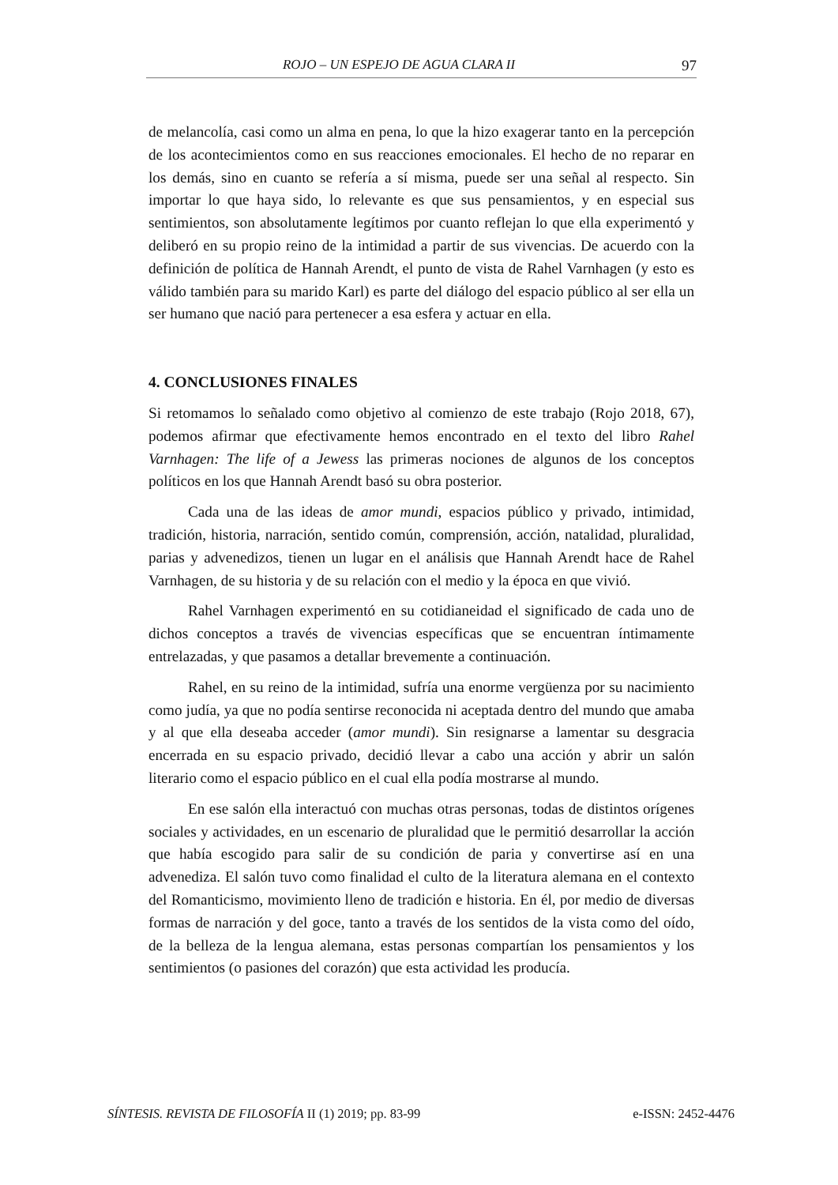ROJO – UN ESPEJO DE AGUA CLARA II 97
de melancolía, casi como un alma en pena, lo que la hizo exagerar tanto en la percepción de los acontecimientos como en sus reacciones emocionales. El hecho de no reparar en los demás, sino en cuanto se refería a sí misma, puede ser una señal al respecto. Sin importar lo que haya sido, lo relevante es que sus pensamientos, y en especial sus sentimientos, son absolutamente legítimos por cuanto reflejan lo que ella experimentó y deliberó en su propio reino de la intimidad a partir de sus vivencias. De acuerdo con la definición de política de Hannah Arendt, el punto de vista de Rahel Varnhagen (y esto es válido también para su marido Karl) es parte del diálogo del espacio público al ser ella un ser humano que nació para pertenecer a esa esfera y actuar en ella.
4. CONCLUSIONES FINALES
Si retomamos lo señalado como objetivo al comienzo de este trabajo (Rojo 2018, 67), podemos afirmar que efectivamente hemos encontrado en el texto del libro Rahel Varnhagen: The life of a Jewess las primeras nociones de algunos de los conceptos políticos en los que Hannah Arendt basó su obra posterior.
Cada una de las ideas de amor mundi, espacios público y privado, intimidad, tradición, historia, narración, sentido común, comprensión, acción, natalidad, pluralidad, parias y advenedizos, tienen un lugar en el análisis que Hannah Arendt hace de Rahel Varnhagen, de su historia y de su relación con el medio y la época en que vivió.
Rahel Varnhagen experimentó en su cotidianeidad el significado de cada uno de dichos conceptos a través de vivencias específicas que se encuentran íntimamente entrelazadas, y que pasamos a detallar brevemente a continuación.
Rahel, en su reino de la intimidad, sufría una enorme vergüenza por su nacimiento como judía, ya que no podía sentirse reconocida ni aceptada dentro del mundo que amaba y al que ella deseaba acceder (amor mundi). Sin resignarse a lamentar su desgracia encerrada en su espacio privado, decidió llevar a cabo una acción y abrir un salón literario como el espacio público en el cual ella podía mostrarse al mundo.
En ese salón ella interactuó con muchas otras personas, todas de distintos orígenes sociales y actividades, en un escenario de pluralidad que le permitió desarrollar la acción que había escogido para salir de su condición de paria y convertirse así en una advenediza. El salón tuvo como finalidad el culto de la literatura alemana en el contexto del Romanticismo, movimiento lleno de tradición e historia. En él, por medio de diversas formas de narración y del goce, tanto a través de los sentidos de la vista como del oído, de la belleza de la lengua alemana, estas personas compartían los pensamientos y los sentimientos (o pasiones del corazón) que esta actividad les producía.
SÍNTESIS. REVISTA DE FILOSOFÍA II (1) 2019; pp. 83-99 e-ISSN: 2452-4476